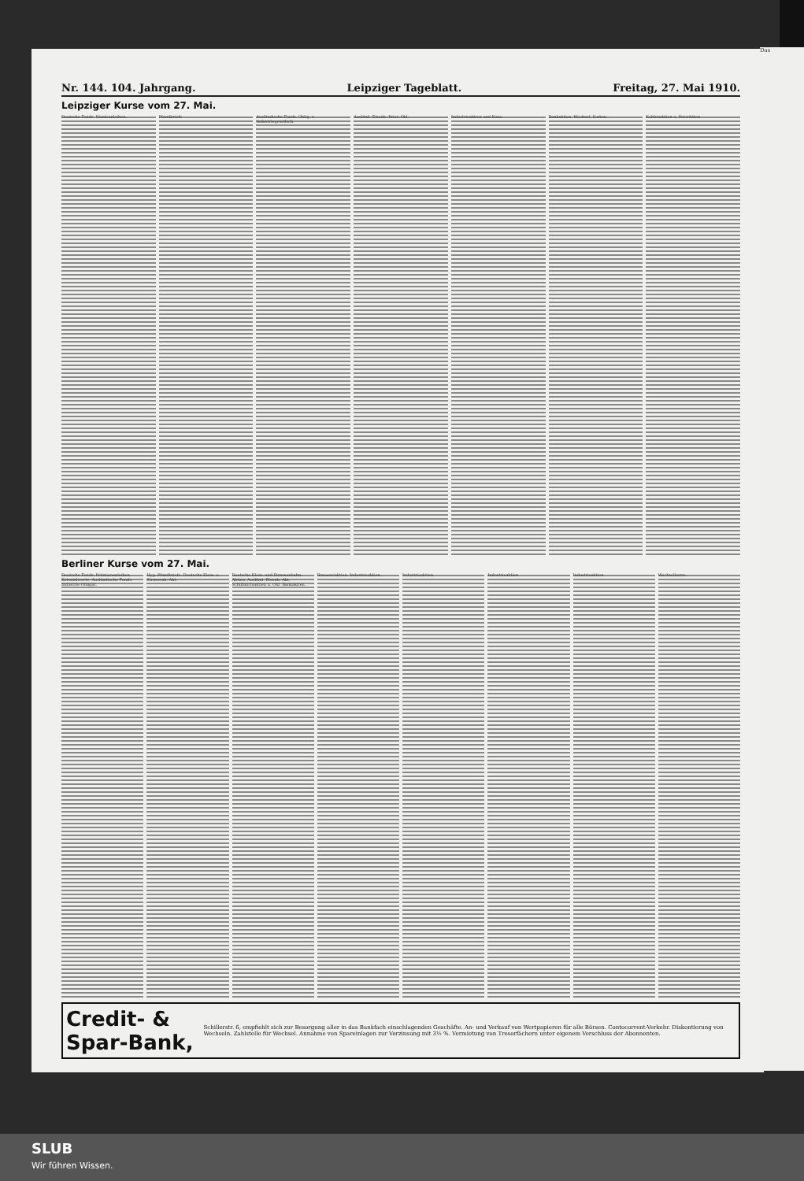Nr. 144. 104. Jahrgang. Leipziger Tageblatt. Freitag, 27. Mai 1910.
Leipziger Kurse vom 27. Mai.
Deutsche Fonds. Staatsanleihen.
Pfandbriefe Ausländische Fonds. Oblig. v. Industriegesellsch.
Ausländ. Eisenb.-Prior.-Obl. Industrieaktien und Kuxe. Bankaktien. Wechsel. Sorten. Kohlenaktien u. Prioritäten
Berliner Kurse vom 27. Mai.
Deutsche Fonds. Prämienanleihen. Kolonialwerte. Ausländische Fonds. Industrie-Obligat.
Hyp.-Pfandbriefe. Deutsche Klein- u. Strassenb.-Akt.
Deutsche Klein- und Strassenbahn-Aktien. Ausländ. Eisenb.-Akt. Schiffahrtsaktien u. Obl. Bankaktien.
Brauereiaktien. Industrieaktien.
Industrieaktien Industrieaktien Industrieaktien Wechselkurse.
Credit- & Spar-Bank, Schillerstr. 6, empfiehlt sich zur Besorgung aller in das Bankfach einschlagenden Geschäfte. An- und Verkauf von Wertpapieren für alle Börsen. Contocorrent-Verkehr. Diskontierung von Wechseln. Zahlstelle für Wechsel. Annahme von Spareinlagen zur Verzinsung mit 3½ %. Vermietung von Tresorfächern unter eigenem Verschluss der Abonnenten.
Das
SLUB
Wir führen Wissen.